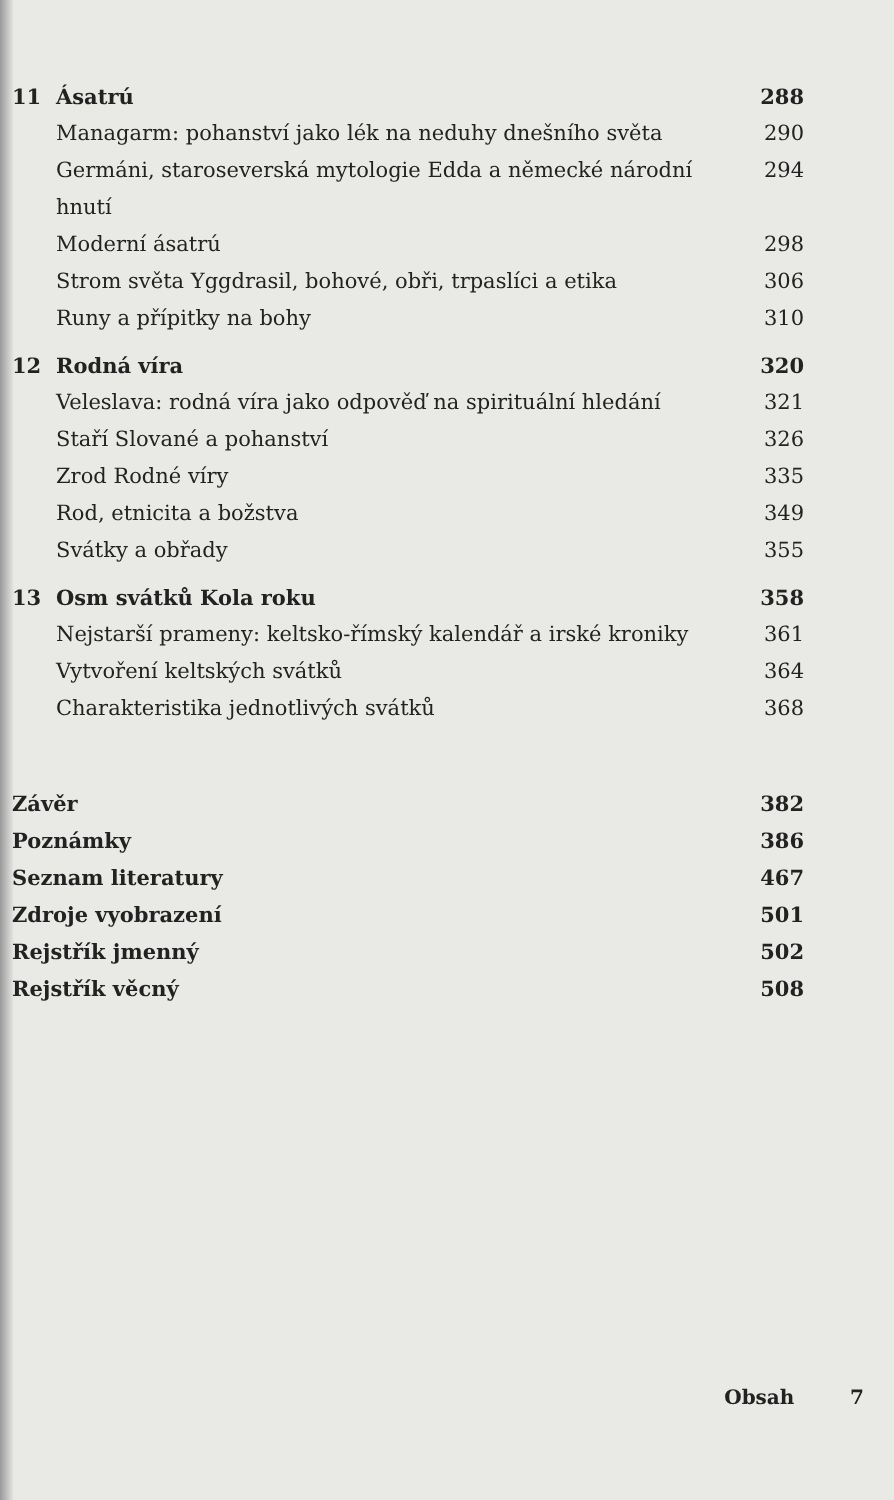11 Ásatrú 288
Managarm: pohanství jako lék na neduhy dnešního světa 290
Germáni, staroseverská mytologie Edda a německé národní hnutí 294
Moderní ásatrú 298
Strom světa Yggdrasil, bohové, obři, trpaslíci a etika 306
Runy a přípitky na bohy 310
12 Rodná víra 320
Veleslava: rodná víra jako odpověď na spirituální hledání 321
Staří Slované a pohanství 326
Zrod Rodné víry 335
Rod, etnicita a božstva 349
Svátky a obřady 355
13 Osm svátků Kola roku 358
Nejstarší prameny: keltsko-římský kalendář a irské kroniky 361
Vytvoření keltských svátků 364
Charakteristika jednotlivých svátků 368
Závěr 382
Poznámky 386
Seznam literatury 467
Zdroje vyobrazení 501
Rejstřík jmenný 502
Rejstřík věcný 508
Obsah 7